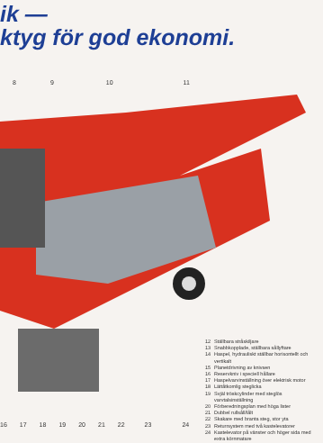ik —
ktyg för god ekonomi.
8 9 10 11
12 Ställbara stråskiljare
13 Snabbkopplade, ställbara sållyftare
14 Haspel, hydrauliskt ställbar horisontellt och vertikalt
15 Planetdrivning av knivsen
16 Reservkniv i speciell hållare
17 Haspelvarvinställning över elektrisk motor
18 Lättåtkomlig steglicka
19 Svjäl tröskcylinder med steglös varvtalsinställning
20 Förberedningsplan med höga lister
21 Dubbel rullsåll/lålt
22 Skakare med branta steg, stor yta
23 Returrsystem med två kastelevatorer
24 Kastelevator på vänster och höger sida med extra körnmatare
16 17 18 19 20 21 22 23 24